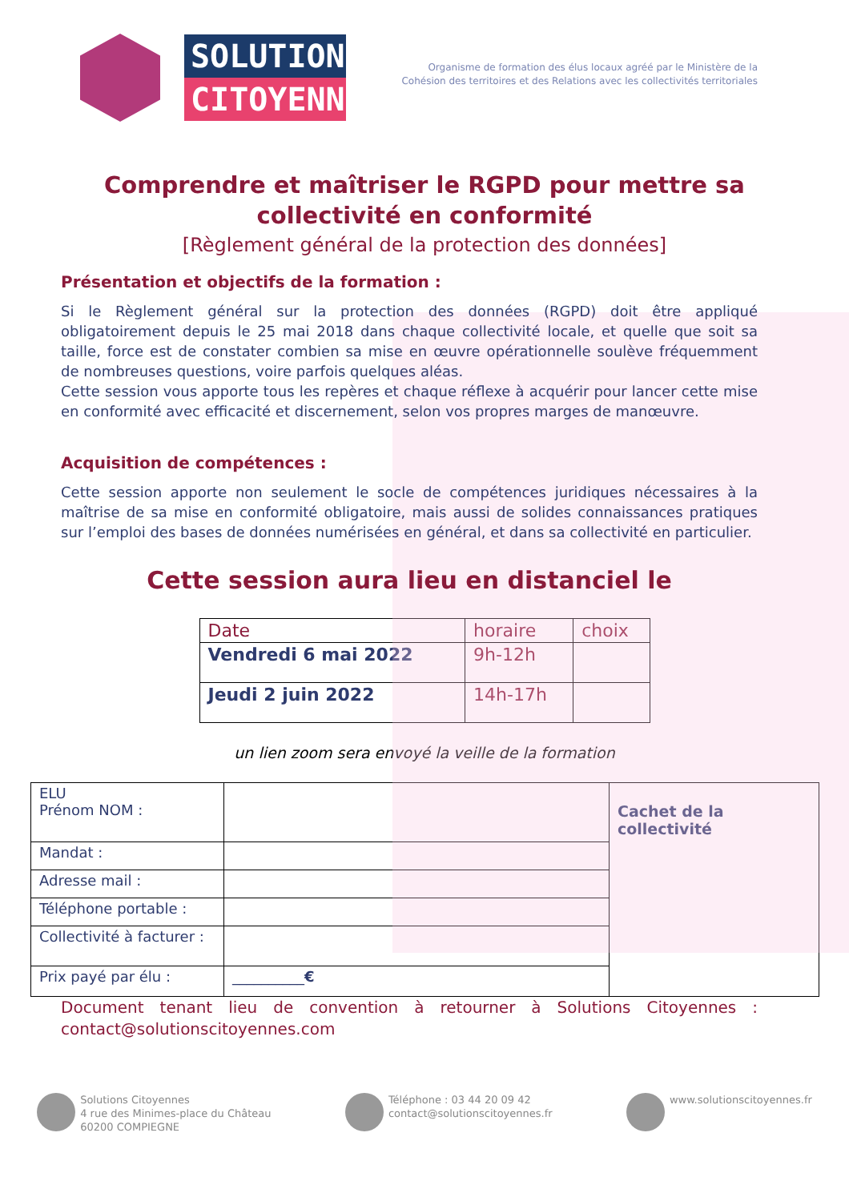SOLUTIONS
CITOYENNES
Organisme de formation des élus locaux agréé par le Ministère de la
Cohésion des territoires et des Relations avec les collectivités territoriales
Comprendre et maîtriser le RGPD pour mettre sa collectivité en conformité
[Règlement général de la protection des données]
Présentation et objectifs de la formation :
Si le Règlement général sur la protection des données (RGPD) doit être appliqué obligatoirement depuis le 25 mai 2018 dans chaque collectivité locale, et quelle que soit sa taille, force est de constater combien sa mise en œuvre opérationnelle soulève fréquemment de nombreuses questions, voire parfois quelques aléas.
Cette session vous apporte tous les repères et chaque réflexe à acquérir pour lancer cette mise en conformité avec efficacité et discernement, selon vos propres marges de manœuvre.
Acquisition de compétences :
Cette session apporte non seulement le socle de compétences juridiques nécessaires à la maîtrise de sa mise en conformité obligatoire, mais aussi de solides connaissances pratiques sur l’emploi des bases de données numérisées en général, et dans sa collectivité en particulier.
Cette session aura lieu en distanciel le
| Date | horaire | choix |
| --- | --- | --- |
| Vendredi 6 mai 2022 | 9h-12h | |
| Jeudi 2 juin 2022 | 14h-17h | |
un lien zoom sera envoyé la veille de la formation
| ELU Prénom NOM : | | Cachet de la collectivité |
| Mandat : | | |
| Adresse mail : | | |
| Téléphone portable : | | |
| Collectivité à facturer : | | |
| Prix payé par élu : | __________ € | |
Document tenant lieu de convention à retourner à Solutions Citoyennes : contact@solutionscitoyennes.com
Solutions Citoyennes
4 rue des Minimes-place du Château
60200 COMPIEGNE
Téléphone : 03 44 20 09 42
contact@solutionscitoyennes.fr
www.solutionscitoyennes.fr